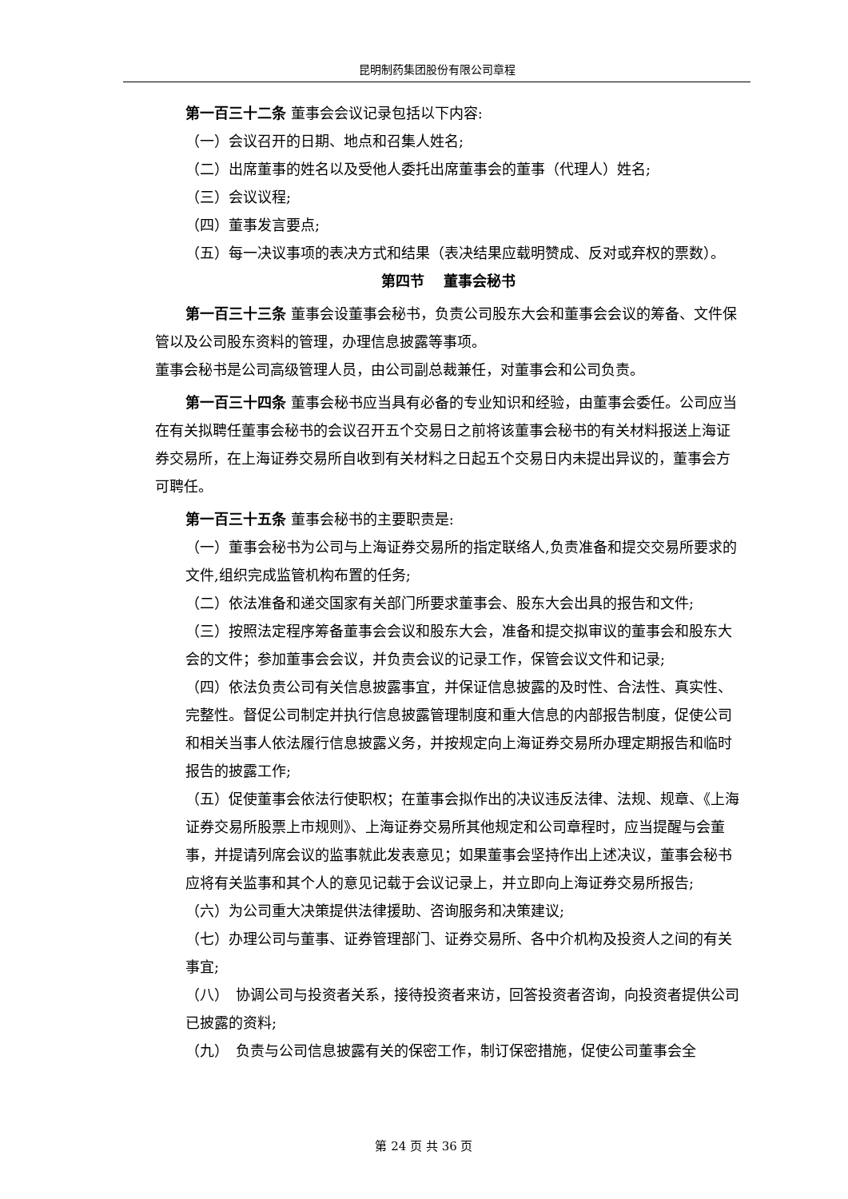昆明制药集团股份有限公司章程
第一百三十二条 董事会会议记录包括以下内容:
（一）会议召开的日期、地点和召集人姓名;
（二）出席董事的姓名以及受他人委托出席董事会的董事（代理人）姓名;
（三）会议议程;
（四）董事发言要点;
（五）每一决议事项的表决方式和结果（表决结果应载明赞成、反对或弃权的票数）。
第四节　 董事会秘书
第一百三十三条 董事会设董事会秘书，负责公司股东大会和董事会会议的筹备、文件保管以及公司股东资料的管理，办理信息披露等事项。
董事会秘书是公司高级管理人员，由公司副总裁兼任，对董事会和公司负责。
第一百三十四条 董事会秘书应当具有必备的专业知识和经验，由董事会委任。公司应当在有关拟聘任董事会秘书的会议召开五个交易日之前将该董事会秘书的有关材料报送上海证券交易所，在上海证券交易所自收到有关材料之日起五个交易日内未提出异议的，董事会方可聘任。
第一百三十五条 董事会秘书的主要职责是:
（一）董事会秘书为公司与上海证券交易所的指定联络人,负责准备和提交交易所要求的文件,组织完成监管机构布置的任务;
（二）依法准备和递交国家有关部门所要求董事会、股东大会出具的报告和文件;
（三）按照法定程序筹备董事会会议和股东大会，准备和提交拟审议的董事会和股东大会的文件；参加董事会会议，并负责会议的记录工作，保管会议文件和记录;
（四）依法负责公司有关信息披露事宜，并保证信息披露的及时性、合法性、真实性、完整性。督促公司制定并执行信息披露管理制度和重大信息的内部报告制度，促使公司和相关当事人依法履行信息披露义务，并按规定向上海证券交易所办理定期报告和临时报告的披露工作;
（五）促使董事会依法行使职权；在董事会拟作出的决议违反法律、法规、规章、《上海证券交易所股票上市规则》、上海证券交易所其他规定和公司章程时，应当提醒与会董事，并提请列席会议的监事就此发表意见；如果董事会坚持作出上述决议，董事会秘书应将有关监事和其个人的意见记载于会议记录上，并立即向上海证券交易所报告;
（六）为公司重大决策提供法律援助、咨询服务和决策建议;
（七）办理公司与董事、证券管理部门、证券交易所、各中介机构及投资人之间的有关事宜;
（八）　协调公司与投资者关系，接待投资者来访，回答投资者咨询，向投资者提供公司已披露的资料;
（九）　负责与公司信息披露有关的保密工作，制订保密措施，促使公司董事会全
第 24 页 共 36 页